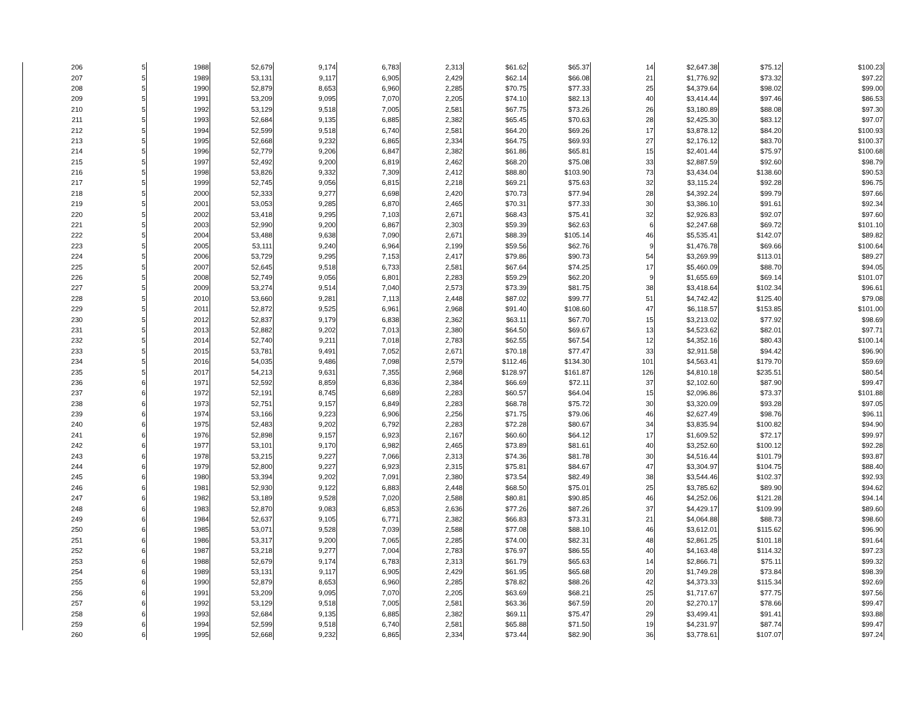| 206 | 5 | 1988 | 52,679 | 9,174 | 6,783 | 2,313 | $61.62 | $65.37 | 14 | $2,647.38 | $75.12 | $100.23 |
| 207 | 5 | 1989 | 53,131 | 9,117 | 6,905 | 2,429 | $62.14 | $66.08 | 21 | $1,776.92 | $73.32 | $97.22 |
| 208 | 5 | 1990 | 52,879 | 8,653 | 6,960 | 2,285 | $70.75 | $77.33 | 25 | $4,379.64 | $98.02 | $99.00 |
| 209 | 5 | 1991 | 53,209 | 9,095 | 7,070 | 2,205 | $74.10 | $82.13 | 40 | $3,414.44 | $97.46 | $86.53 |
| 210 | 5 | 1992 | 53,129 | 9,518 | 7,005 | 2,581 | $67.75 | $73.26 | 26 | $3,180.89 | $88.08 | $97.30 |
| 211 | 5 | 1993 | 52,684 | 9,135 | 6,885 | 2,382 | $65.45 | $70.63 | 28 | $2,425.30 | $83.12 | $97.07 |
| 212 | 5 | 1994 | 52,599 | 9,518 | 6,740 | 2,581 | $64.20 | $69.26 | 17 | $3,878.12 | $84.20 | $100.93 |
| 213 | 5 | 1995 | 52,668 | 9,232 | 6,865 | 2,334 | $64.75 | $69.93 | 27 | $2,176.12 | $83.70 | $100.37 |
| 214 | 5 | 1996 | 52,779 | 9,206 | 6,847 | 2,382 | $61.86 | $65.81 | 15 | $2,401.44 | $75.97 | $100.68 |
| 215 | 5 | 1997 | 52,492 | 9,200 | 6,819 | 2,462 | $68.20 | $75.08 | 33 | $2,887.59 | $92.60 | $98.79 |
| 216 | 5 | 1998 | 53,826 | 9,332 | 7,309 | 2,412 | $88.80 | $103.90 | 73 | $3,434.04 | $138.60 | $90.53 |
| 217 | 5 | 1999 | 52,745 | 9,056 | 6,815 | 2,218 | $69.21 | $75.63 | 32 | $3,115.24 | $92.28 | $96.75 |
| 218 | 5 | 2000 | 52,333 | 9,277 | 6,698 | 2,420 | $70.73 | $77.94 | 28 | $4,392.24 | $99.79 | $97.66 |
| 219 | 5 | 2001 | 53,053 | 9,285 | 6,870 | 2,465 | $70.31 | $77.33 | 30 | $3,386.10 | $91.61 | $92.34 |
| 220 | 5 | 2002 | 53,418 | 9,295 | 7,103 | 2,671 | $68.43 | $75.41 | 32 | $2,926.83 | $92.07 | $97.60 |
| 221 | 5 | 2003 | 52,990 | 9,200 | 6,867 | 2,303 | $59.39 | $62.63 | 6 | $2,247.68 | $69.72 | $101.10 |
| 222 | 5 | 2004 | 53,488 | 9,638 | 7,090 | 2,671 | $88.39 | $105.14 | 46 | $5,535.41 | $142.07 | $89.82 |
| 223 | 5 | 2005 | 53,111 | 9,240 | 6,964 | 2,199 | $59.56 | $62.76 | 9 | $1,476.78 | $69.66 | $100.64 |
| 224 | 5 | 2006 | 53,729 | 9,295 | 7,153 | 2,417 | $79.86 | $90.73 | 54 | $3,269.99 | $113.01 | $89.27 |
| 225 | 5 | 2007 | 52,645 | 9,518 | 6,733 | 2,581 | $67.64 | $74.25 | 17 | $5,460.09 | $88.70 | $94.05 |
| 226 | 5 | 2008 | 52,749 | 9,056 | 6,801 | 2,283 | $59.29 | $62.20 | 9 | $1,655.69 | $69.14 | $101.07 |
| 227 | 5 | 2009 | 53,274 | 9,514 | 7,040 | 2,573 | $73.39 | $81.75 | 38 | $3,418.64 | $102.34 | $96.61 |
| 228 | 5 | 2010 | 53,660 | 9,281 | 7,113 | 2,448 | $87.02 | $99.77 | 51 | $4,742.42 | $125.40 | $79.08 |
| 229 | 5 | 2011 | 52,872 | 9,525 | 6,961 | 2,968 | $91.40 | $108.60 | 47 | $6,118.57 | $153.85 | $101.00 |
| 230 | 5 | 2012 | 52,837 | 9,179 | 6,838 | 2,362 | $63.11 | $67.70 | 15 | $3,213.02 | $77.92 | $98.69 |
| 231 | 5 | 2013 | 52,882 | 9,202 | 7,013 | 2,380 | $64.50 | $69.67 | 13 | $4,523.62 | $82.01 | $97.71 |
| 232 | 5 | 2014 | 52,740 | 9,211 | 7,018 | 2,783 | $62.55 | $67.54 | 12 | $4,352.16 | $80.43 | $100.14 |
| 233 | 5 | 2015 | 53,781 | 9,491 | 7,052 | 2,671 | $70.18 | $77.47 | 33 | $2,911.58 | $94.42 | $96.90 |
| 234 | 5 | 2016 | 54,035 | 9,486 | 7,098 | 2,579 | $112.46 | $134.30 | 101 | $4,563.41 | $179.70 | $59.69 |
| 235 | 5 | 2017 | 54,213 | 9,631 | 7,355 | 2,968 | $128.97 | $161.87 | 126 | $4,810.18 | $235.51 | $80.54 |
| 236 | 6 | 1971 | 52,592 | 8,859 | 6,836 | 2,384 | $66.69 | $72.11 | 37 | $2,102.60 | $87.90 | $99.47 |
| 237 | 6 | 1972 | 52,191 | 8,745 | 6,689 | 2,283 | $60.57 | $64.04 | 15 | $2,096.86 | $73.37 | $101.88 |
| 238 | 6 | 1973 | 52,751 | 9,157 | 6,849 | 2,283 | $68.78 | $75.72 | 30 | $3,320.09 | $93.28 | $97.05 |
| 239 | 6 | 1974 | 53,166 | 9,223 | 6,906 | 2,256 | $71.75 | $79.06 | 46 | $2,627.49 | $98.76 | $96.11 |
| 240 | 6 | 1975 | 52,483 | 9,202 | 6,792 | 2,283 | $72.28 | $80.67 | 34 | $3,835.94 | $100.82 | $94.90 |
| 241 | 6 | 1976 | 52,898 | 9,157 | 6,923 | 2,167 | $60.60 | $64.12 | 17 | $1,609.52 | $72.17 | $99.97 |
| 242 | 6 | 1977 | 53,101 | 9,170 | 6,982 | 2,465 | $73.89 | $81.61 | 40 | $3,252.60 | $100.12 | $92.28 |
| 243 | 6 | 1978 | 53,215 | 9,227 | 7,066 | 2,313 | $74.36 | $81.78 | 30 | $4,516.44 | $101.79 | $93.87 |
| 244 | 6 | 1979 | 52,800 | 9,227 | 6,923 | 2,315 | $75.81 | $84.67 | 47 | $3,304.97 | $104.75 | $88.40 |
| 245 | 6 | 1980 | 53,394 | 9,202 | 7,091 | 2,380 | $73.54 | $82.49 | 38 | $3,544.46 | $102.37 | $92.93 |
| 246 | 6 | 1981 | 52,930 | 9,122 | 6,883 | 2,448 | $68.50 | $75.01 | 25 | $3,785.62 | $89.90 | $94.62 |
| 247 | 6 | 1982 | 53,189 | 9,528 | 7,020 | 2,588 | $80.81 | $90.85 | 46 | $4,252.06 | $121.28 | $94.14 |
| 248 | 6 | 1983 | 52,870 | 9,083 | 6,853 | 2,636 | $77.26 | $87.26 | 37 | $4,429.17 | $109.99 | $89.60 |
| 249 | 6 | 1984 | 52,637 | 9,105 | 6,771 | 2,382 | $66.83 | $73.31 | 21 | $4,064.88 | $88.73 | $98.60 |
| 250 | 6 | 1985 | 53,071 | 9,528 | 7,039 | 2,588 | $77.08 | $88.10 | 46 | $3,612.01 | $115.62 | $96.90 |
| 251 | 6 | 1986 | 53,317 | 9,200 | 7,065 | 2,285 | $74.00 | $82.31 | 48 | $2,861.25 | $101.18 | $91.64 |
| 252 | 6 | 1987 | 53,218 | 9,277 | 7,004 | 2,783 | $76.97 | $86.55 | 40 | $4,163.48 | $114.32 | $97.23 |
| 253 | 6 | 1988 | 52,679 | 9,174 | 6,783 | 2,313 | $61.79 | $65.63 | 14 | $2,866.71 | $75.11 | $99.32 |
| 254 | 6 | 1989 | 53,131 | 9,117 | 6,905 | 2,429 | $61.95 | $65.68 | 20 | $1,749.28 | $73.84 | $98.39 |
| 255 | 6 | 1990 | 52,879 | 8,653 | 6,960 | 2,285 | $78.82 | $88.26 | 42 | $4,373.33 | $115.34 | $92.69 |
| 256 | 6 | 1991 | 53,209 | 9,095 | 7,070 | 2,205 | $63.69 | $68.21 | 25 | $1,717.67 | $77.75 | $97.56 |
| 257 | 6 | 1992 | 53,129 | 9,518 | 7,005 | 2,581 | $63.36 | $67.59 | 20 | $2,270.17 | $78.66 | $99.47 |
| 258 | 6 | 1993 | 52,684 | 9,135 | 6,885 | 2,382 | $69.11 | $75.47 | 29 | $3,499.41 | $91.41 | $93.88 |
| 259 | 6 | 1994 | 52,599 | 9,518 | 6,740 | 2,581 | $65.88 | $71.50 | 19 | $4,231.97 | $87.74 | $99.47 |
| 260 | 6 | 1995 | 52,668 | 9,232 | 6,865 | 2,334 | $73.44 | $82.90 | 36 | $3,778.61 | $107.07 | $97.24 |